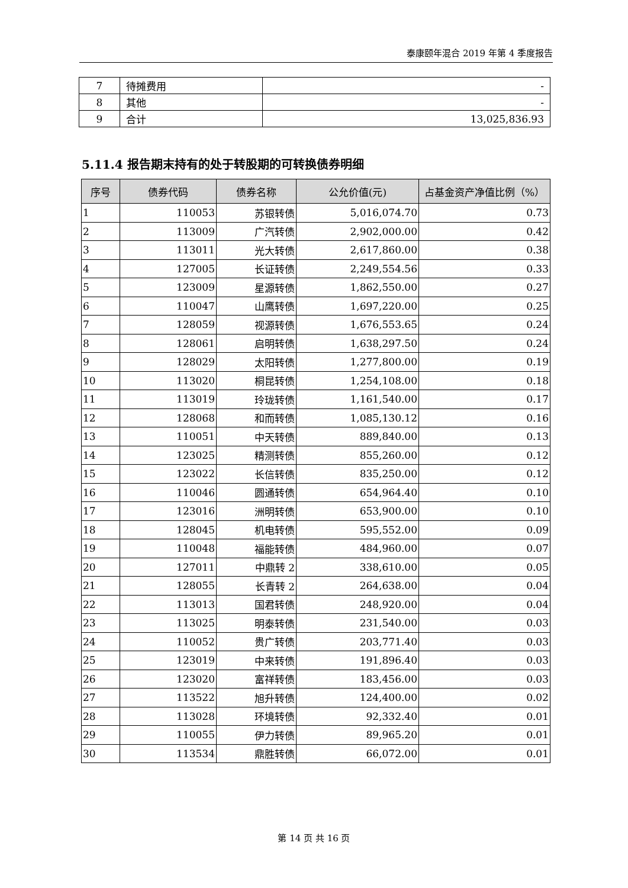泰康颐年混合 2019 年第 4 季度报告
| 7 | 待摊费用 | - |
| 8 | 其他 | - |
| 9 | 合计 | 13,025,836.93 |
5.11.4 报告期末持有的处于转股期的可转换债券明细
| 序号 | 债券代码 | 债券名称 | 公允价值(元) | 占基金资产净值比例（%） |
| --- | --- | --- | --- | --- |
| 1 | 110053 | 苏银转债 | 5,016,074.70 | 0.73 |
| 2 | 113009 | 广汽转债 | 2,902,000.00 | 0.42 |
| 3 | 113011 | 光大转债 | 2,617,860.00 | 0.38 |
| 4 | 127005 | 长证转债 | 2,249,554.56 | 0.33 |
| 5 | 123009 | 星源转债 | 1,862,550.00 | 0.27 |
| 6 | 110047 | 山鹰转债 | 1,697,220.00 | 0.25 |
| 7 | 128059 | 视源转债 | 1,676,553.65 | 0.24 |
| 8 | 128061 | 启明转债 | 1,638,297.50 | 0.24 |
| 9 | 128029 | 太阳转债 | 1,277,800.00 | 0.19 |
| 10 | 113020 | 桐昆转债 | 1,254,108.00 | 0.18 |
| 11 | 113019 | 玲珑转债 | 1,161,540.00 | 0.17 |
| 12 | 128068 | 和而转债 | 1,085,130.12 | 0.16 |
| 13 | 110051 | 中天转债 | 889,840.00 | 0.13 |
| 14 | 123025 | 精测转债 | 855,260.00 | 0.12 |
| 15 | 123022 | 长信转债 | 835,250.00 | 0.12 |
| 16 | 110046 | 圆通转债 | 654,964.40 | 0.10 |
| 17 | 123016 | 洲明转债 | 653,900.00 | 0.10 |
| 18 | 128045 | 机电转债 | 595,552.00 | 0.09 |
| 19 | 110048 | 福能转债 | 484,960.00 | 0.07 |
| 20 | 127011 | 中鼎转 2 | 338,610.00 | 0.05 |
| 21 | 128055 | 长青转 2 | 264,638.00 | 0.04 |
| 22 | 113013 | 国君转债 | 248,920.00 | 0.04 |
| 23 | 113025 | 明泰转债 | 231,540.00 | 0.03 |
| 24 | 110052 | 贵广转债 | 203,771.40 | 0.03 |
| 25 | 123019 | 中来转债 | 191,896.40 | 0.03 |
| 26 | 123020 | 富祥转债 | 183,456.00 | 0.03 |
| 27 | 113522 | 旭升转债 | 124,400.00 | 0.02 |
| 28 | 113028 | 环境转债 | 92,332.40 | 0.01 |
| 29 | 110055 | 伊力转债 | 89,965.20 | 0.01 |
| 30 | 113534 | 鼎胜转债 | 66,072.00 | 0.01 |
第 14 页 共 16 页